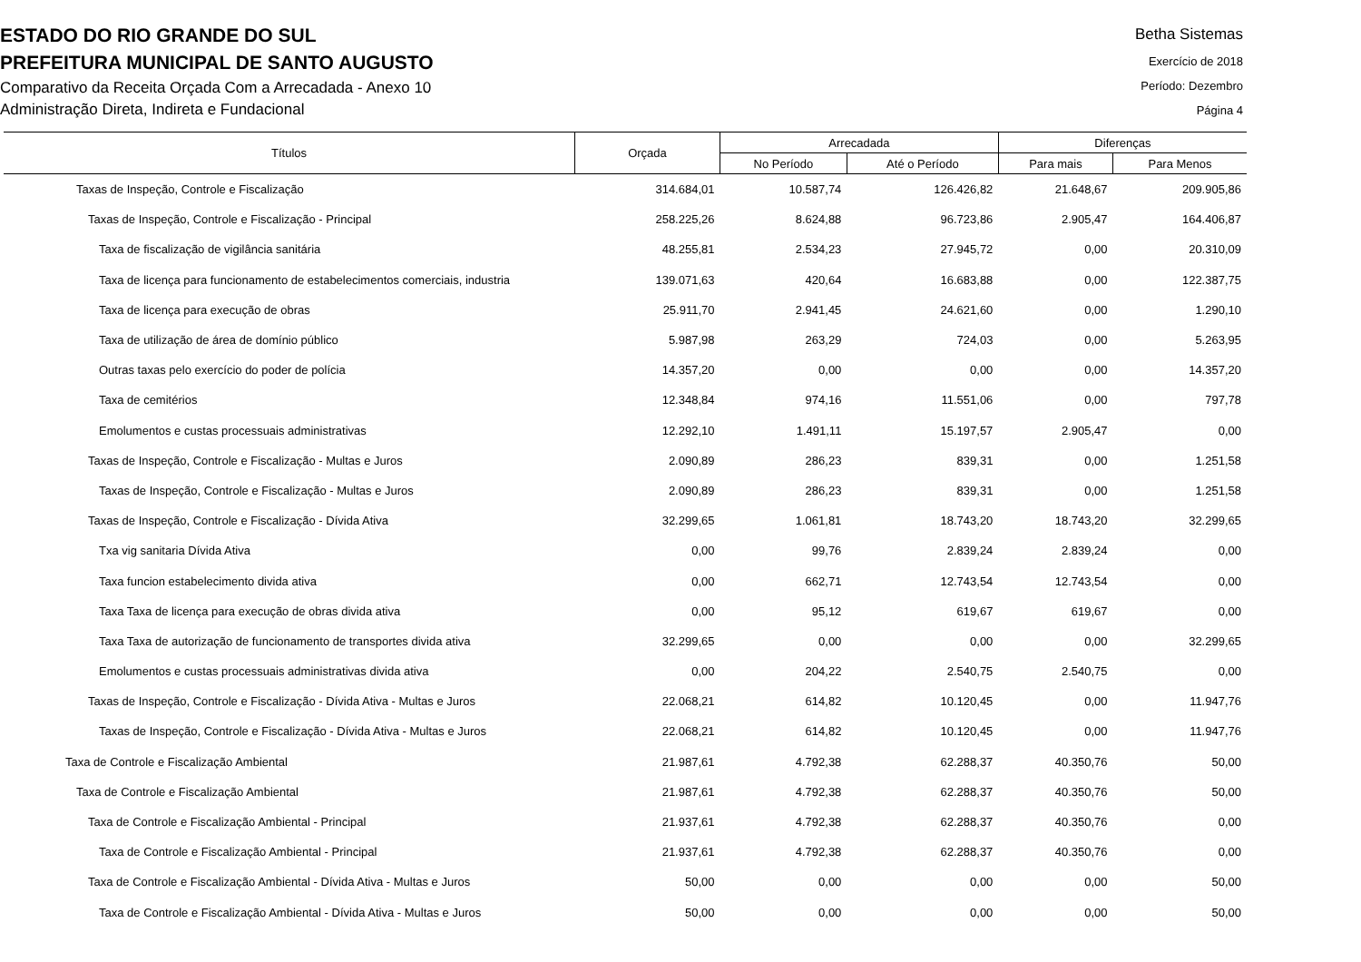ESTADO DO RIO GRANDE DO SUL
PREFEITURA MUNICIPAL DE SANTO AUGUSTO
Comparativo da Receita Orçada Com a Arrecadada - Anexo 10
Administração Direta, Indireta e Fundacional
Betha Sistemas
Exercício de 2018
Período: Dezembro
Página 4
| Títulos | Orçada | Arrecadada | | Diferenças | |
| --- | --- | --- | --- | --- | --- |
| | | No Período | Até o Período | Para mais | Para Menos |
| Taxas de Inspeção, Controle e Fiscalização | 314.684,01 | 10.587,74 | 126.426,82 | 21.648,67 | 209.905,86 |
| Taxas de Inspeção, Controle e Fiscalização - Principal | 258.225,26 | 8.624,88 | 96.723,86 | 2.905,47 | 164.406,87 |
| Taxa de fiscalização de vigilância sanitária | 48.255,81 | 2.534,23 | 27.945,72 | 0,00 | 20.310,09 |
| Taxa de licença para funcionamento de estabelecimentos comerciais, industria | 139.071,63 | 420,64 | 16.683,88 | 0,00 | 122.387,75 |
| Taxa de licença para execução de obras | 25.911,70 | 2.941,45 | 24.621,60 | 0,00 | 1.290,10 |
| Taxa de utilização de área de domínio público | 5.987,98 | 263,29 | 724,03 | 0,00 | 5.263,95 |
| Outras taxas pelo exercício do poder de polícia | 14.357,20 | 0,00 | 0,00 | 0,00 | 14.357,20 |
| Taxa de cemitérios | 12.348,84 | 974,16 | 11.551,06 | 0,00 | 797,78 |
| Emolumentos e custas processuais administrativas | 12.292,10 | 1.491,11 | 15.197,57 | 2.905,47 | 0,00 |
| Taxas de Inspeção, Controle e Fiscalização - Multas e Juros | 2.090,89 | 286,23 | 839,31 | 0,00 | 1.251,58 |
| Taxas de Inspeção, Controle e Fiscalização - Multas e Juros | 2.090,89 | 286,23 | 839,31 | 0,00 | 1.251,58 |
| Taxas de Inspeção, Controle e Fiscalização - Dívida Ativa | 32.299,65 | 1.061,81 | 18.743,20 | 18.743,20 | 32.299,65 |
| Txa vig sanitaria Dívida Ativa | 0,00 | 99,76 | 2.839,24 | 2.839,24 | 0,00 |
| Taxa funcion estabelecimento divida ativa | 0,00 | 662,71 | 12.743,54 | 12.743,54 | 0,00 |
| Taxa Taxa de licença para execução de obras divida ativa | 0,00 | 95,12 | 619,67 | 619,67 | 0,00 |
| Taxa Taxa de autorização de funcionamento de transportes divida ativa | 32.299,65 | 0,00 | 0,00 | 0,00 | 32.299,65 |
| Emolumentos e custas processuais administrativas divida ativa | 0,00 | 204,22 | 2.540,75 | 2.540,75 | 0,00 |
| Taxas de Inspeção, Controle e Fiscalização - Dívida Ativa - Multas e Juros | 22.068,21 | 614,82 | 10.120,45 | 0,00 | 11.947,76 |
| Taxas de Inspeção, Controle e Fiscalização - Dívida Ativa - Multas e Juros | 22.068,21 | 614,82 | 10.120,45 | 0,00 | 11.947,76 |
| Taxa de Controle e Fiscalização Ambiental | 21.987,61 | 4.792,38 | 62.288,37 | 40.350,76 | 50,00 |
| Taxa de Controle e Fiscalização Ambiental | 21.987,61 | 4.792,38 | 62.288,37 | 40.350,76 | 50,00 |
| Taxa de Controle e Fiscalização Ambiental - Principal | 21.937,61 | 4.792,38 | 62.288,37 | 40.350,76 | 0,00 |
| Taxa de Controle e Fiscalização Ambiental - Principal | 21.937,61 | 4.792,38 | 62.288,37 | 40.350,76 | 0,00 |
| Taxa de Controle e Fiscalização Ambiental - Dívida Ativa - Multas e Juros | 50,00 | 0,00 | 0,00 | 0,00 | 50,00 |
| Taxa de Controle e Fiscalização Ambiental - Dívida Ativa - Multas e Juros | 50,00 | 0,00 | 0,00 | 0,00 | 50,00 |